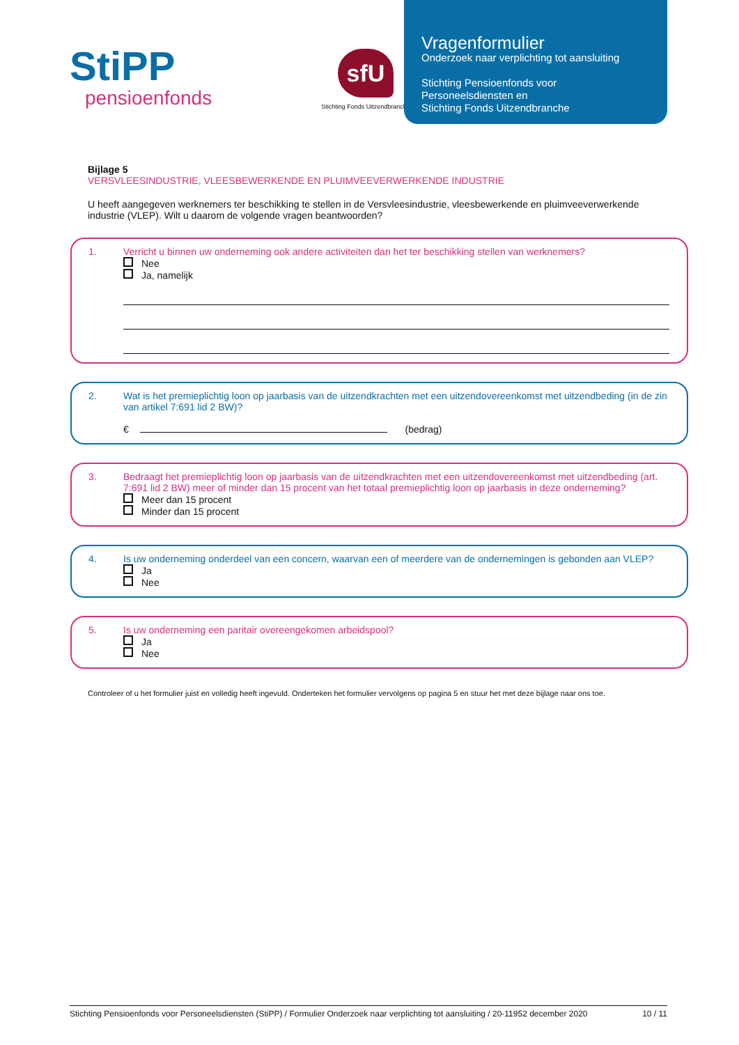StiPP
pensioenfonds
sfU
Stichting Fonds Uitzendbranche
Vragenformulier
Onderzoek naar verplichting tot aansluiting
Stichting Pensioenfonds voor
Personeelsdiensten en
Stichting Fonds Uitzendbranche
Bijlage 5
VERSVLEESINDUSTRIE, VLEESBEWERKENDE EN PLUIMVEEVERWERKENDE INDUSTRIE
U heeft aangegeven werknemers ter beschikking te stellen in de Versvleesindustrie, vleesbewerkende en pluimveeverwerkende industrie (VLEP). Wilt u daarom de volgende vragen beantwoorden?
1. Verricht u binnen uw onderneming ook andere activiteiten dan het ter beschikking stellen van werknemers?
Nee
Ja, namelijk
2. Wat is het premieplichtig loon op jaarbasis van de uitzendkrachten met een uitzendovereenkomst met uitzendbeding (in de zin van artikel 7:691 lid 2 BW)?
€ (bedrag)
3. Bedraagt het premieplichtig loon op jaarbasis van de uitzendkrachten met een uitzendovereenkomst met uitzendbeding (art. 7:691 lid 2 BW) meer of minder dan 15 procent van het totaal premieplichtig loon op jaarbasis in deze onderneming?
Meer dan 15 procent
Minder dan 15 procent
4. Is uw onderneming onderdeel van een concern, waarvan een of meerdere van de ondernemingen is gebonden aan VLEP?
Ja
Nee
5. Is uw onderneming een paritair overeengekomen arbeidspool?
Ja
Nee
Controleer of u het formulier juist en volledig heeft ingevuld. Onderteken het formulier vervolgens op pagina 5 en stuur het met deze bijlage naar ons toe.
Stichting Pensioenfonds voor Personeelsdiensten (StiPP) / Formulier Onderzoek naar verplichting tot aansluiting / 20-11952 december 2020 10 / 11